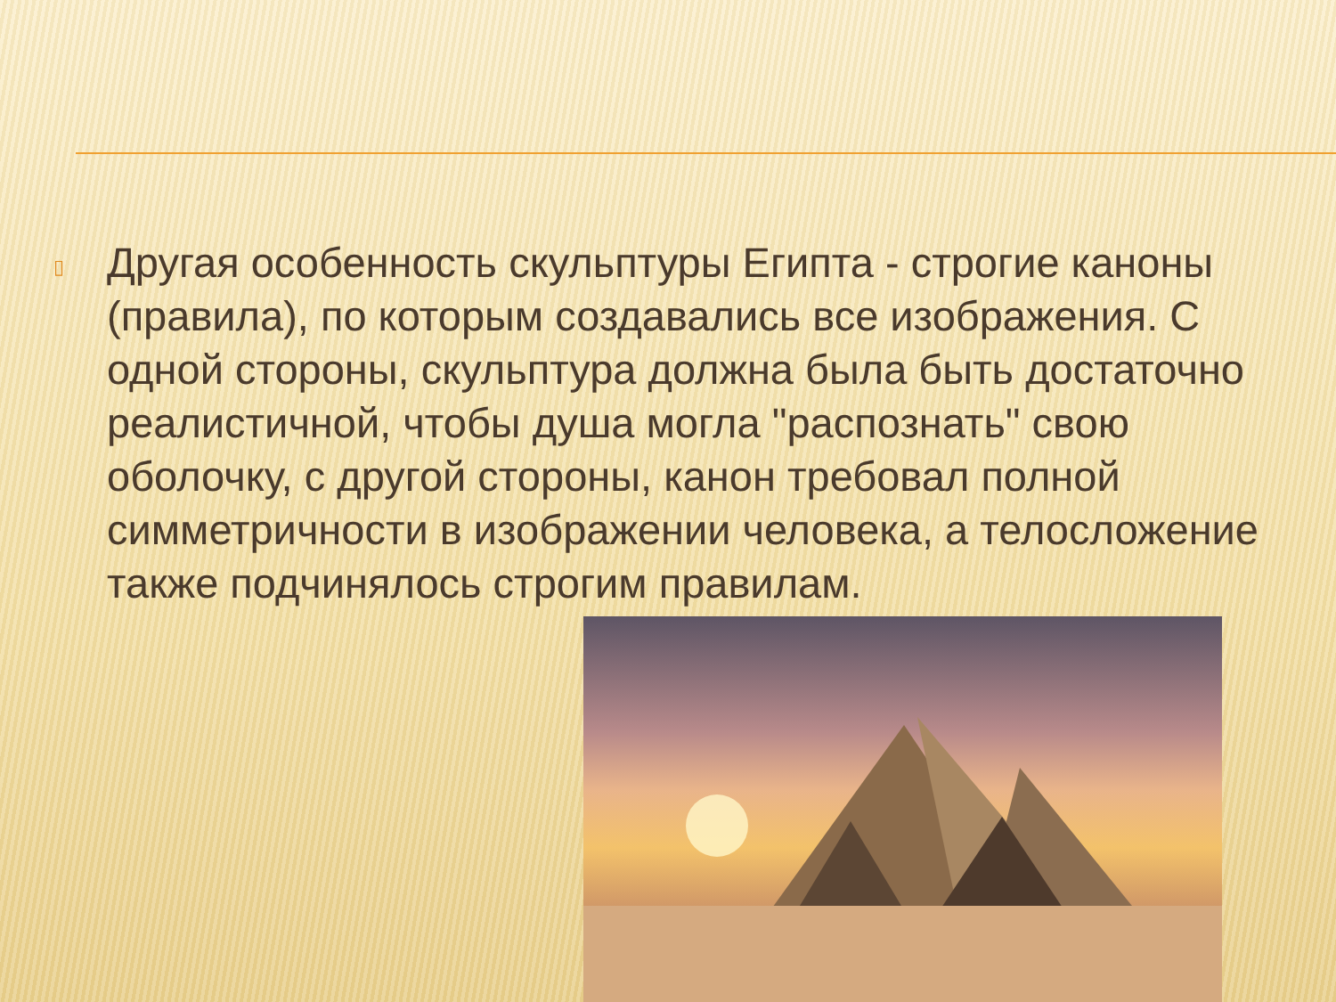▯
Другая особенность скульптуры Египта - строгие каноны (правила), по которым создавались все изображения. С одной стороны, скульптура должна была быть достаточно реалистичной, чтобы душа могла "распознать" свою оболочку, с другой стороны, канон требовал полной симметричности в изображении человека, а телосложение также подчинялось строгим правилам.